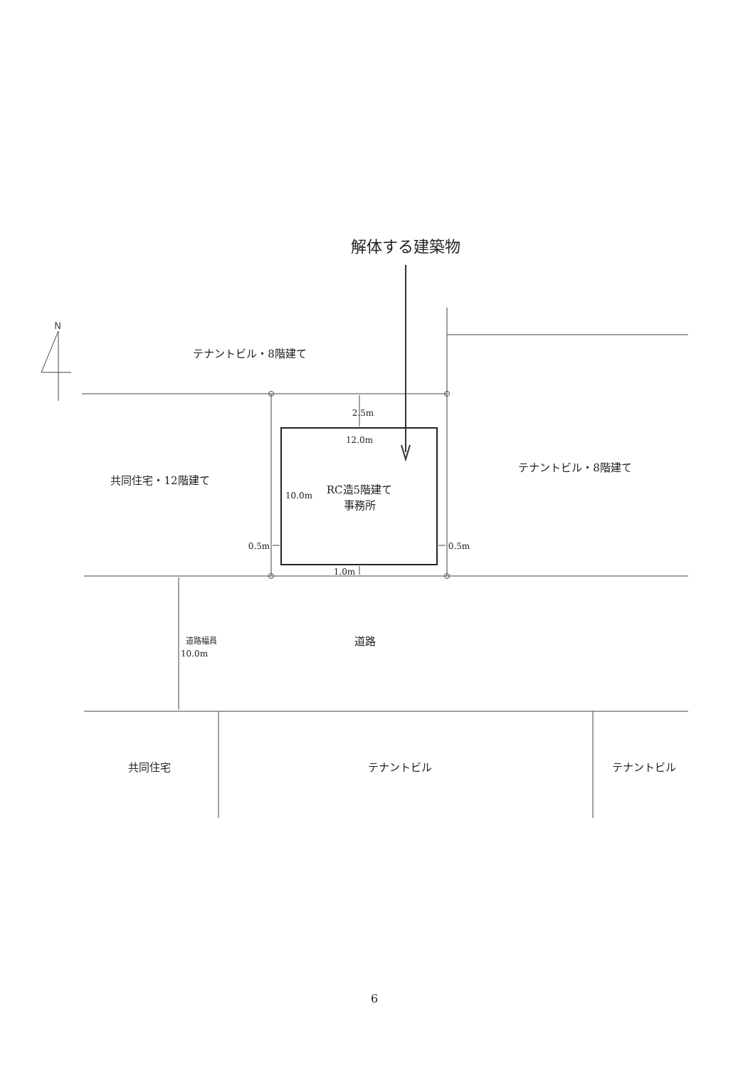解体する建築物
N
テナントビル・8階建て
2.5m
12.0m
テナントビル・8階建て
共同住宅・12階建て
10.0m
RC造5階建て
事務所
0.5m
0.5m
1.0m
道路幅員
10.0m
道路
共同住宅
テナントビル
テナントビル
6